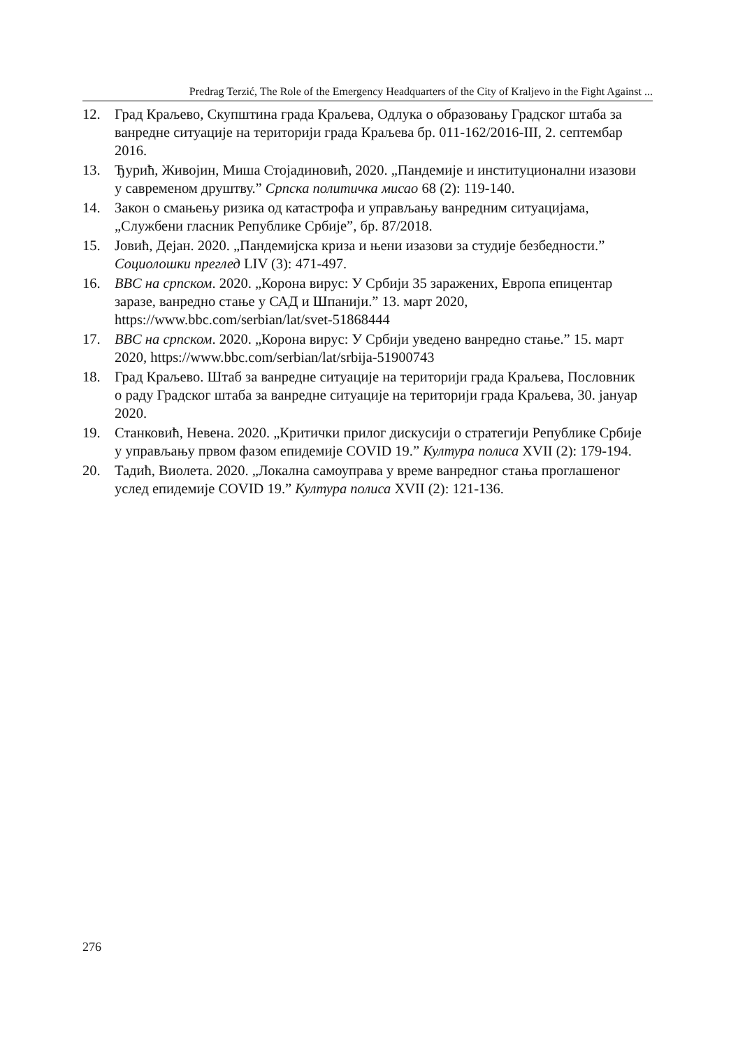Predrag Terzić, The Role of the Emergency Headquarters of the City of Kraljevo in the Fight Against ...
12. Град Краљево, Скупштина града Краљева, Одлука о образовању Градског штаба за ванредне ситуације на територији града Краљева бр. 011-162/2016-III, 2. септембар 2016.
13. Ђурић, Живојин, Миша Стојадиновић, 2020. „Пандемије и институционални изазови у савременом друштву.” Српска политичка мисао 68 (2): 119-140.
14. Закон о смањењу ризика од катастрофа и управљању ванредним ситуацијама, „Службени гласник Републике Србије”, бр. 87/2018.
15. Јовић, Дејан. 2020. „Пандемијска криза и њени изазови за студије безбедности.” Социолошки преглед LIV (3): 471-497.
16. BBC на српском. 2020. „Корона вирус: У Србији 35 заражених, Европа епицентар заразе, ванредно стање у САД и Шпанији.” 13. март 2020, https://www.bbc.com/serbian/lat/svet-51868444
17. BBC на српском. 2020. „Корона вирус: У Србији уведено ванредно стање.” 15. март 2020, https://www.bbc.com/serbian/lat/srbija-51900743
18. Град Краљево. Штаб за ванредне ситуације на територији града Краљева, Пословник о раду Градског штаба за ванредне ситуације на територији града Краљева, 30. јануар 2020.
19. Станковић, Невена. 2020. „Критички прилог дискусији о стратегији Републике Србије у управљању првом фазом епидемије COVID 19.” Култура полиса XVII (2): 179-194.
20. Тадић, Виолета. 2020. „Локална самоуправа у време ванредног стања проглашеног услед епидемије COVID 19.” Култура полиса XVII (2): 121-136.
276